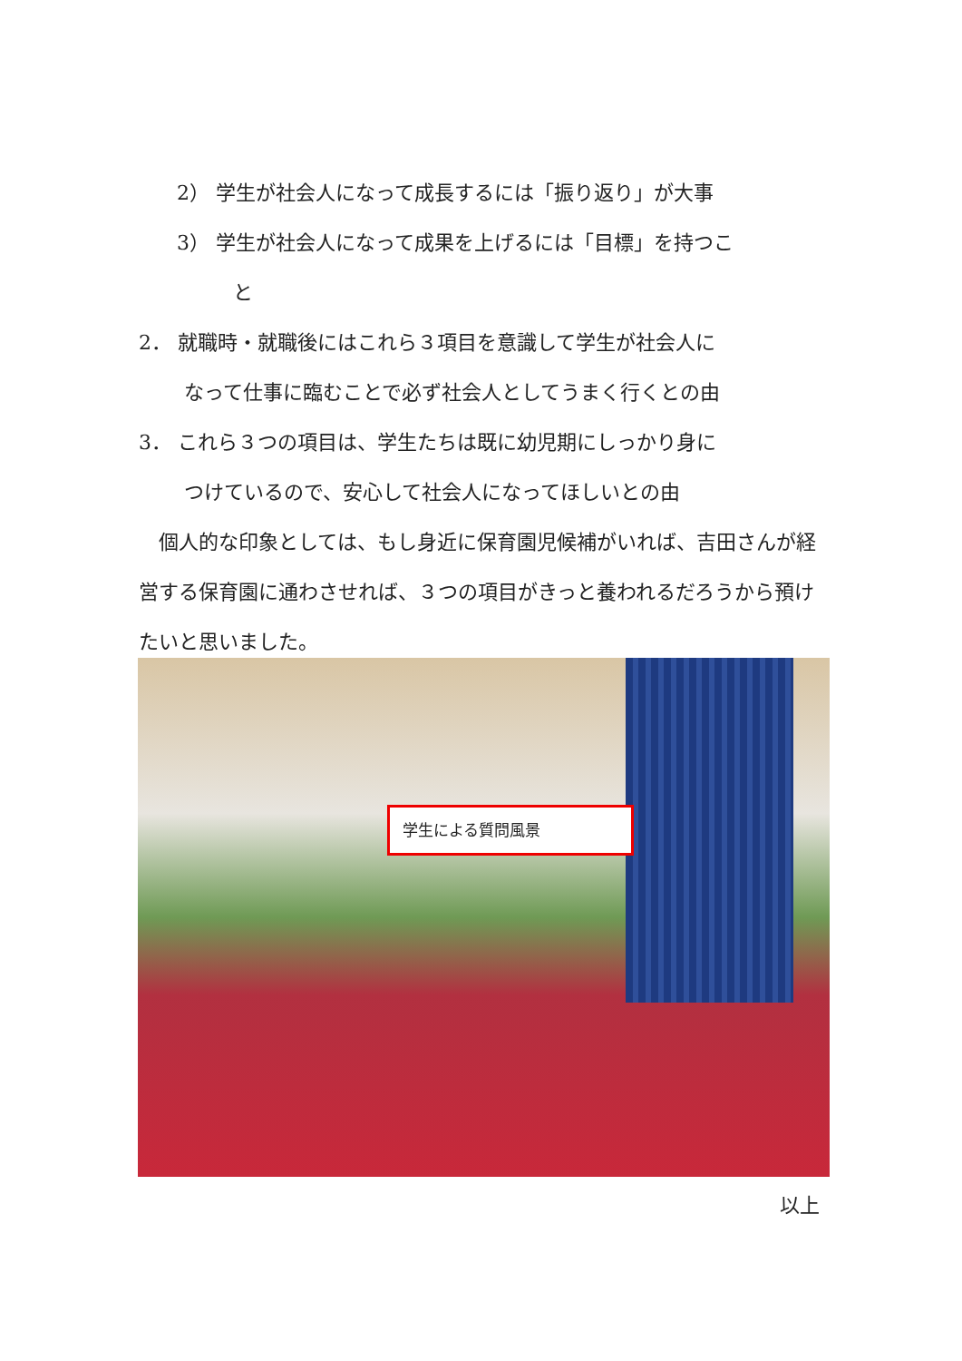2） 学生が社会人になって成長するには「振り返り」が大事
3） 学生が社会人になって成果を上げるには「目標」を持つこ
と
2． 就職時・就職後にはこれら３項目を意識して学生が社会人に
なって仕事に臨むことで必ず社会人としてうまく行くとの由
3． これら３つの項目は、学生たちは既に幼児期にしっかり身に
つけているので、安心して社会人になってほしいとの由
　個人的な印象としては、もし身近に保育園児候補がいれば、吉田さんが経営する保育園に通わさせれば、３つの項目がきっと養われるだろうから預けたいと思いました。
学生による質問風景
以上